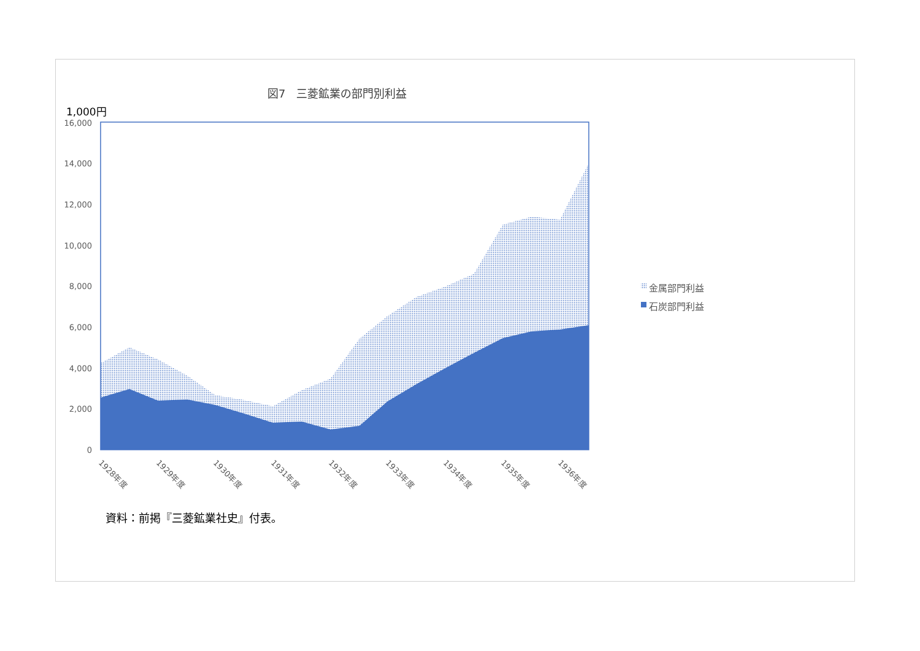図7　三菱鉱業の部門別利益
1,000円
16,000
14,000
12,000
10,000
8,000
6,000
4,000
2,000
0
1928年度
1929年度
1930年度
1931年度
1932年度
1933年度
1934年度
1935年度
1936年度
金属部門利益
石炭部門利益
資料：前掲『三菱鉱業社史』付表。